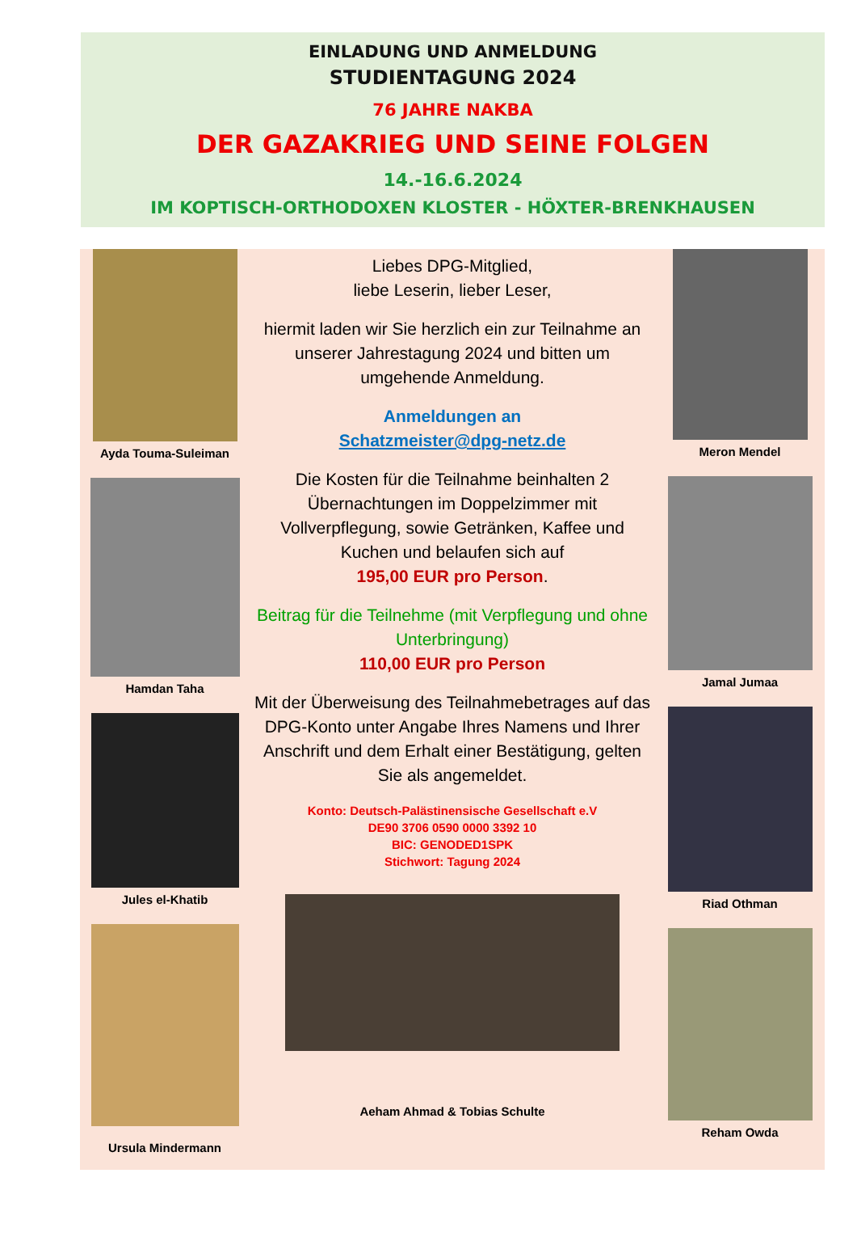EINLADUNG UND ANMELDUNG
STUDIENTAGUNG 2024
76 JAHRE NAKBA
DER GAZAKRIEG UND SEINE FOLGEN
14.-16.6.2024
IM KOPTISCH-ORTHODOXEN KLOSTER - HÖXTER-BRENKHAUSEN
Ayda Touma-Suleiman
Hamdan Taha
Jules el-Khatib
Ursula Mindermann
Liebes DPG-Mitglied,
liebe Leserin, lieber Leser,
hiermit laden wir Sie herzlich ein zur Teilnahme an unserer Jahrestagung 2024 und bitten um umgehende Anmeldung.
Anmeldungen an
Schatzmeister@dpg-netz.de
Die Kosten für die Teilnahme beinhalten 2 Übernachtungen im Doppelzimmer mit Vollverpflegung, sowie Getränken, Kaffee und Kuchen und belaufen sich auf
195,00 EUR pro Person.
Beitrag für die Teilnehme (mit Verpflegung und ohne Unterbringung)
110,00 EUR pro Person
Mit der Überweisung des Teilnahmebetrages auf das DPG-Konto unter Angabe Ihres Namens und Ihrer Anschrift und dem Erhalt einer Bestätigung, gelten Sie als angemeldet.
Konto: Deutsch-Palästinensische Gesellschaft e.V
DE90 3706 0590 0000 3392 10
BIC: GENODED1SPK
Stichwort: Tagung 2024
Aeham Ahmad & Tobias Schulte
Meron Mendel
Jamal Jumaa
Riad Othman
Reham Owda